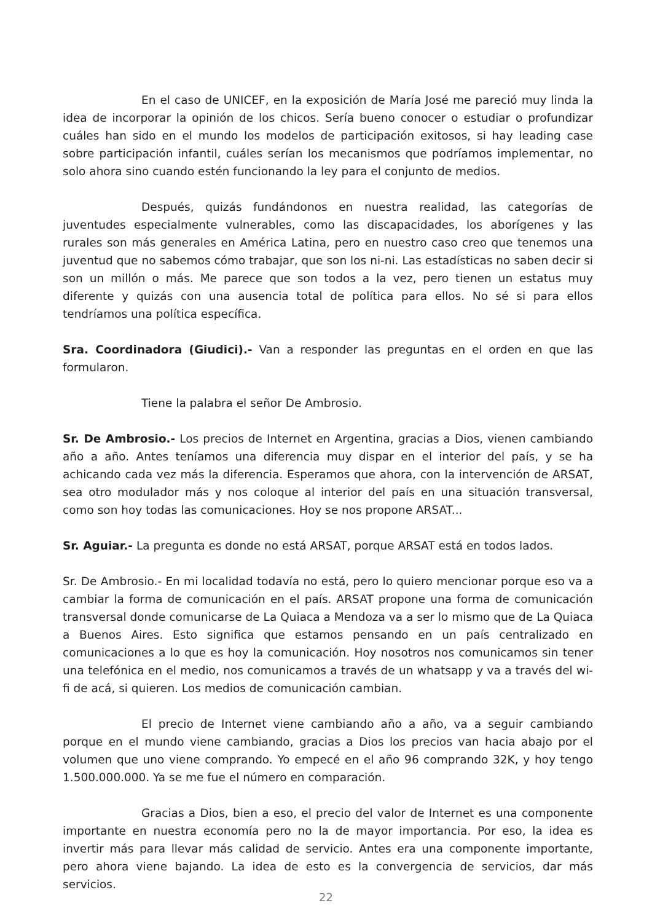En el caso de UNICEF, en la exposición de María José me pareció muy linda la idea de incorporar la opinión de los chicos. Sería bueno conocer o estudiar o profundizar cuáles han sido en el mundo los modelos de participación exitosos, si hay leading case sobre participación infantil, cuáles serían los mecanismos que podríamos implementar, no solo ahora sino cuando estén funcionando la ley para el conjunto de medios.
Después, quizás fundándonos en nuestra realidad, las categorías de juventudes especialmente vulnerables, como las discapacidades, los aborígenes y las rurales son más generales en América Latina, pero en nuestro caso creo que tenemos una juventud que no sabemos cómo trabajar, que son los ni-ni. Las estadísticas no saben decir si son un millón o más. Me parece que son todos a la vez, pero tienen un estatus muy diferente y quizás con una ausencia total de política para ellos. No sé si para ellos tendríamos una política específica.
Sra. Coordinadora (Giudici).- Van a responder las preguntas en el orden en que las formularon.
Tiene la palabra el señor De Ambrosio.
Sr. De Ambrosio.- Los precios de Internet en Argentina, gracias a Dios, vienen cambiando año a año. Antes teníamos una diferencia muy dispar en el interior del país, y se ha achicando cada vez más la diferencia. Esperamos que ahora, con la intervención de ARSAT, sea otro modulador más y nos coloque al interior del país en una situación transversal, como son hoy todas las comunicaciones. Hoy se nos propone ARSAT...
Sr. Aguiar.- La pregunta es donde no está ARSAT, porque ARSAT está en todos lados.
Sr. De Ambrosio.- En mi localidad todavía no está, pero lo quiero mencionar porque eso va a cambiar la forma de comunicación en el país. ARSAT propone una forma de comunicación transversal donde comunicarse de La Quiaca a Mendoza va a ser lo mismo que de La Quiaca a Buenos Aires. Esto significa que estamos pensando en un país centralizado en comunicaciones a lo que es hoy la comunicación. Hoy nosotros nos comunicamos sin tener una telefónica en el medio, nos comunicamos a través de un whatsapp y va a través del wi-fi de acá, si quieren. Los medios de comunicación cambian.
El precio de Internet viene cambiando año a año, va a seguir cambiando porque en el mundo viene cambiando, gracias a Dios los precios van hacia abajo por el volumen que uno viene comprando. Yo empecé en el año 96 comprando 32K, y hoy tengo 1.500.000.000. Ya se me fue el número en comparación.
Gracias a Dios, bien a eso, el precio del valor de Internet es una componente importante en nuestra economía pero no la de mayor importancia. Por eso, la idea es invertir más para llevar más calidad de servicio. Antes era una componente importante, pero ahora viene bajando. La idea de esto es la convergencia de servicios, dar más servicios.
22